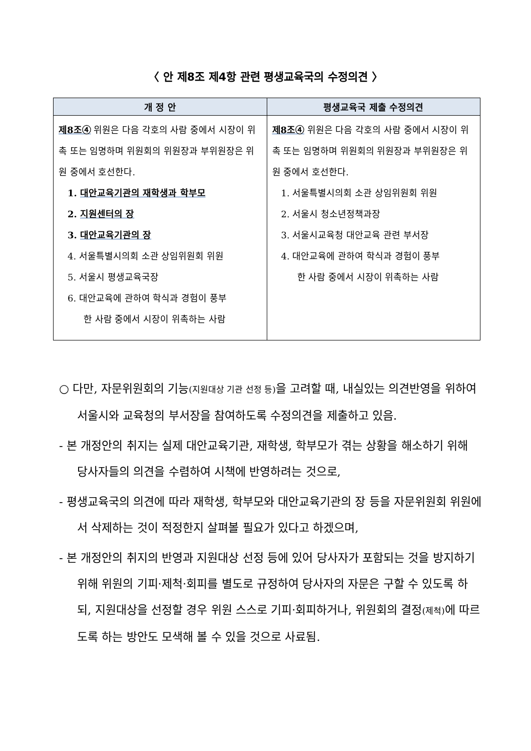〈 안 제8조 제4항 관련 평생교육국의 수정의견 〉
| 개 정 안 | 평생교육국 제출 수정의견 |
| --- | --- |
| 제8조④ 위원은 다음 각호의 사람 중에서 시장이 위촉 또는 임명하며 위원회의 위원장과 부위원장은 위원 중에서 호선한다. 1. 대안교육기관의 재학생과 학부모 2. 지원센터의 장 3. 대안교육기관의 장 4. 서울특별시의회 소관 상임위원회 위원 5. 서울시 평생교육국장 6. 대안교육에 관하여 학식과 경험이 풍부 한 사람 중에서 시장이 위촉하는 사람 | 제8조④ 위원은 다음 각호의 사람 중에서 시장이 위촉 또는 임명하며 위원회의 위원장과 부위원장은 위원 중에서 호선한다. 1. 서울특별시의회 소관 상임위원회 위원 2. 서울시 청소년정책과장 3. 서울시교육청 대안교육 관련 부서장 4. 대안교육에 관하여 학식과 경험이 풍부 한 사람 중에서 시장이 위촉하는 사람 |
○ 다만, 자문위원회의 기능(지원대상 기관 선정 등) 을 고려할 때, 내실있는 의견반영을 위하여 서울시와 교육청의 부서장을 참여하도록 수정의견을 제출하고 있음.
- 본 개정안의 취지는 실제 대안교육기관, 재학생, 학부모가 겪는 상황을 해소하기 위해 당사자들의 의견을 수렴하여 시책에 반영하려는 것으로,
- 평생교육국의 의견에 따라 재학생, 학부모와 대안교육기관의 장 등을 자문위원회 위원에서 삭제하는 것이 적정한지 살펴볼 필요가 있다고 하겠으며,
- 본 개정안의 취지의 반영과 지원대상 선정 등에 있어 당사자가 포함되는 것을 방지하기 위해 위원의 기피·제척·회피를 별도로 규정하여 당사자의 자문은 구할 수 있도록 하되, 지원대상을 선정할 경우 위원 스스로 기피·회피하거나, 위원회의 결정(제척) 에 따르도록 하는 방안도 모색해 볼 수 있을 것으로 사료됨.